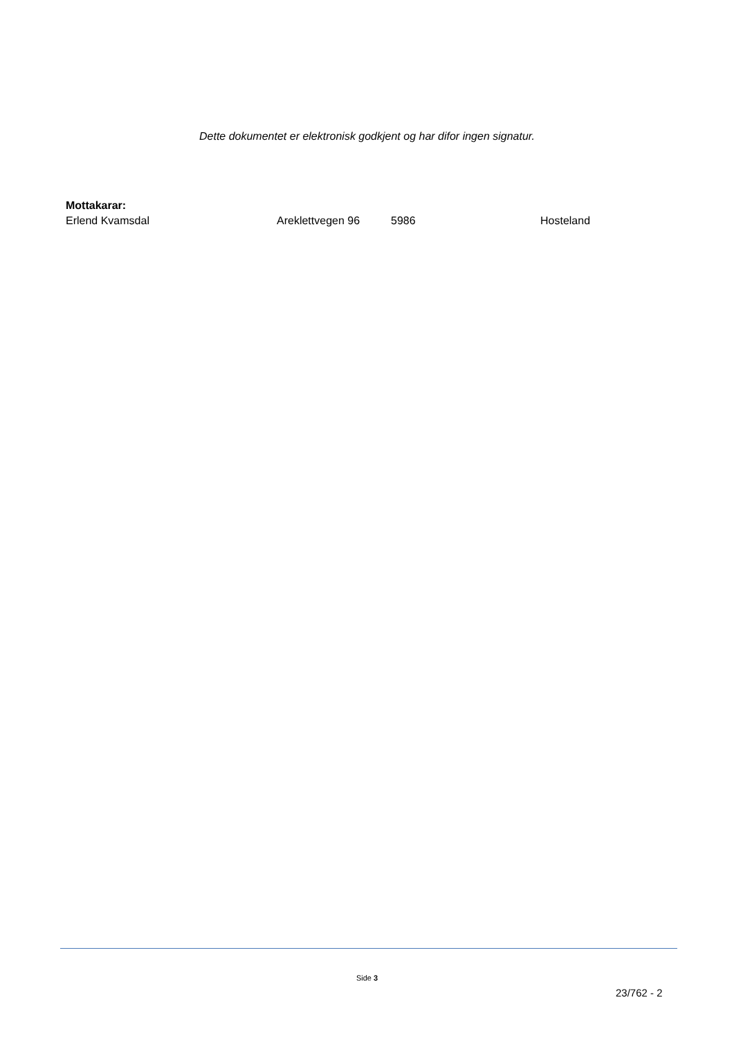Dette dokumentet er elektronisk godkjent og har difor ingen signatur.
Mottakarar:
Erlend Kvamsdal Areklettvegen 96 5986 Hosteland
Side 3
23/762 - 2